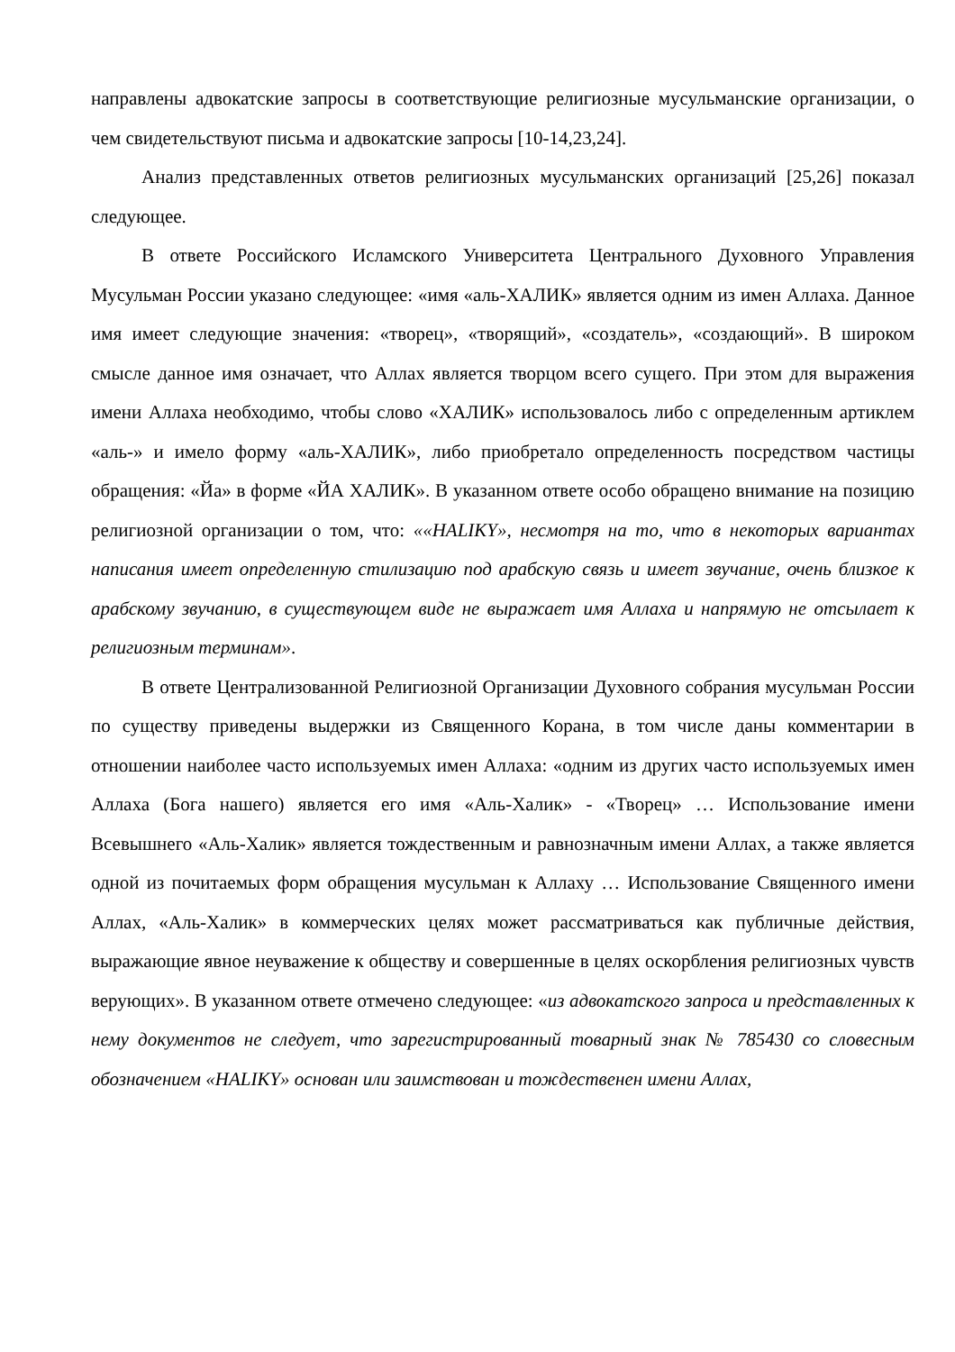направлены адвокатские запросы в соответствующие религиозные мусульманские организации, о чем свидетельствуют письма и адвокатские запросы [10-14,23,24].
Анализ представленных ответов религиозных мусульманских организаций [25,26] показал следующее.
В ответе Российского Исламского Университета Центрального Духовного Управления Мусульман России указано следующее: «имя «аль-ХАЛИК» является одним из имен Аллаха. Данное имя имеет следующие значения: «творец», «творящий», «создатель», «создающий». В широком смысле данное имя означает, что Аллах является творцом всего сущего. При этом для выражения имени Аллаха необходимо, чтобы слово «ХАЛИК» использовалось либо с определенным артиклем «аль-» и имело форму «аль-ХАЛИК», либо приобретало определенность посредством частицы обращения: «Йа» в форме «ЙА ХАЛИК». В указанном ответе особо обращено внимание на позицию религиозной организации о том, что: ««HALIKY», несмотря на то, что в некоторых вариантах написания имеет определенную стилизацию под арабскую связь и имеет звучание, очень близкое к арабскому звучанию, в существующем виде не выражает имя Аллаха и напрямую не отсылает к религиозным терминам».
В ответе Централизованной Религиозной Организации Духовного собрания мусульман России по существу приведены выдержки из Священного Корана, в том числе даны комментарии в отношении наиболее часто используемых имен Аллаха: «одним из других часто используемых имен Аллаха (Бога нашего) является его имя «Аль-Халик» - «Творец» … Использование имени Всевышнего «Аль-Халик» является тождественным и равнозначным имени Аллах, а также является одной из почитаемых форм обращения мусульман к Аллаху … Использование Священного имени Аллах, «Аль-Халик» в коммерческих целях может рассматриваться как публичные действия, выражающие явное неуважение к обществу и совершенные в целях оскорбления религиозных чувств верующих». В указанном ответе отмечено следующее: «из адвокатского запроса и представленных к нему документов не следует, что зарегистрированный товарный знак № 785430 со словесным обозначением «HALIKY» основан или заимствован и тождественен имени Аллах,